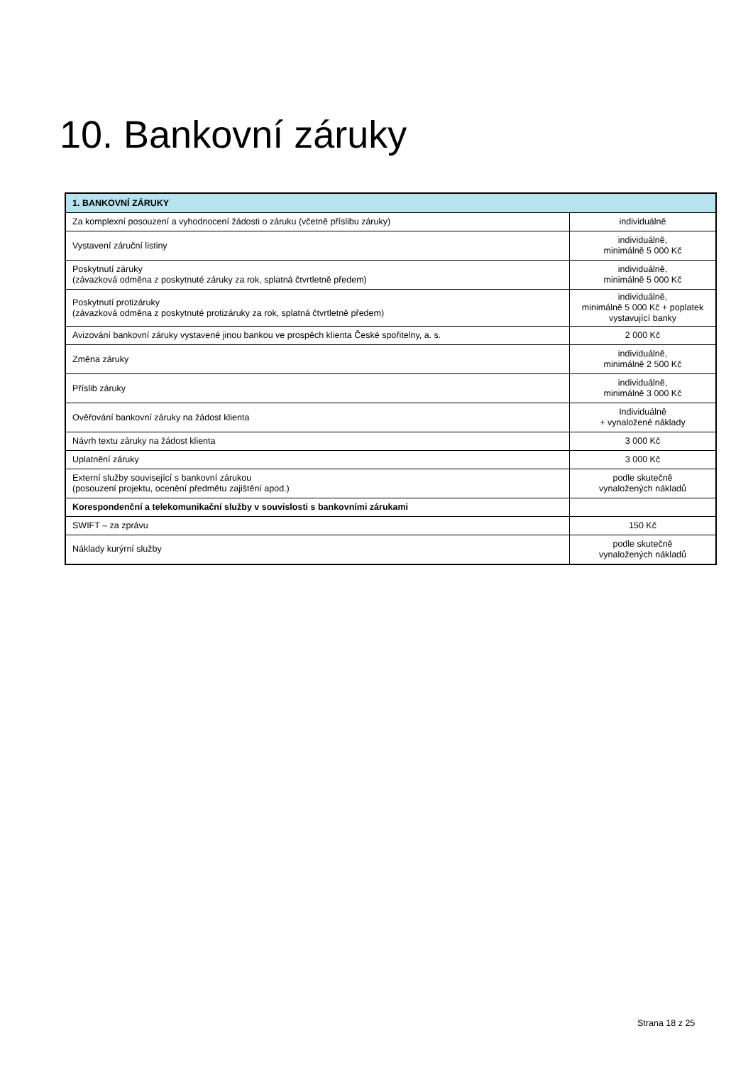10. Bankovní záruky
| 1. BANKOVNÍ ZÁRUKY | |
| --- | --- |
| Za komplexní posouzení a vyhodnocení žádosti o záruku (včetně příslibu záruky) | individuálně |
| Vystavení záruční listiny | individuálně, minimálně 5 000 Kč |
| Poskytnutí záruky (závazková odměna z poskytnuté záruky za rok, splatná čtvrtletně předem) | individuálně, minimálně 5 000 Kč |
| Poskytnutí protizáruky (závazková odměna z poskytnuté protizáruky za rok, splatná čtvrtletně předem) | individuálně, minimálně 5 000 Kč + poplatek vystavující banky |
| Avizování bankovní záruky vystavené jinou bankou ve prospěch klienta České spořitelny, a. s. | 2 000 Kč |
| Změna záruky | individuálně, minimálně 2 500 Kč |
| Příslib záruky | individuálně, minimálně 3 000 Kč |
| Ověřování bankovní záruky na žádost klienta | Individuálně + vynaložené náklady |
| Návrh textu záruky na žádost klienta | 3 000 Kč |
| Uplatnění záruky | 3 000 Kč |
| Externí služby související s bankovní zárukou (posouzení projektu, ocenění předmětu zajištění apod.) | podle skutečně vynaložených nákladů |
| Korespondenční a telekomunikační služby v souvislosti s bankovními zárukami | |
| SWIFT – za zprávu | 150 Kč |
| Náklady kurýrní služby | podle skutečně vynaložených nákladů |
Strana 18 z 25